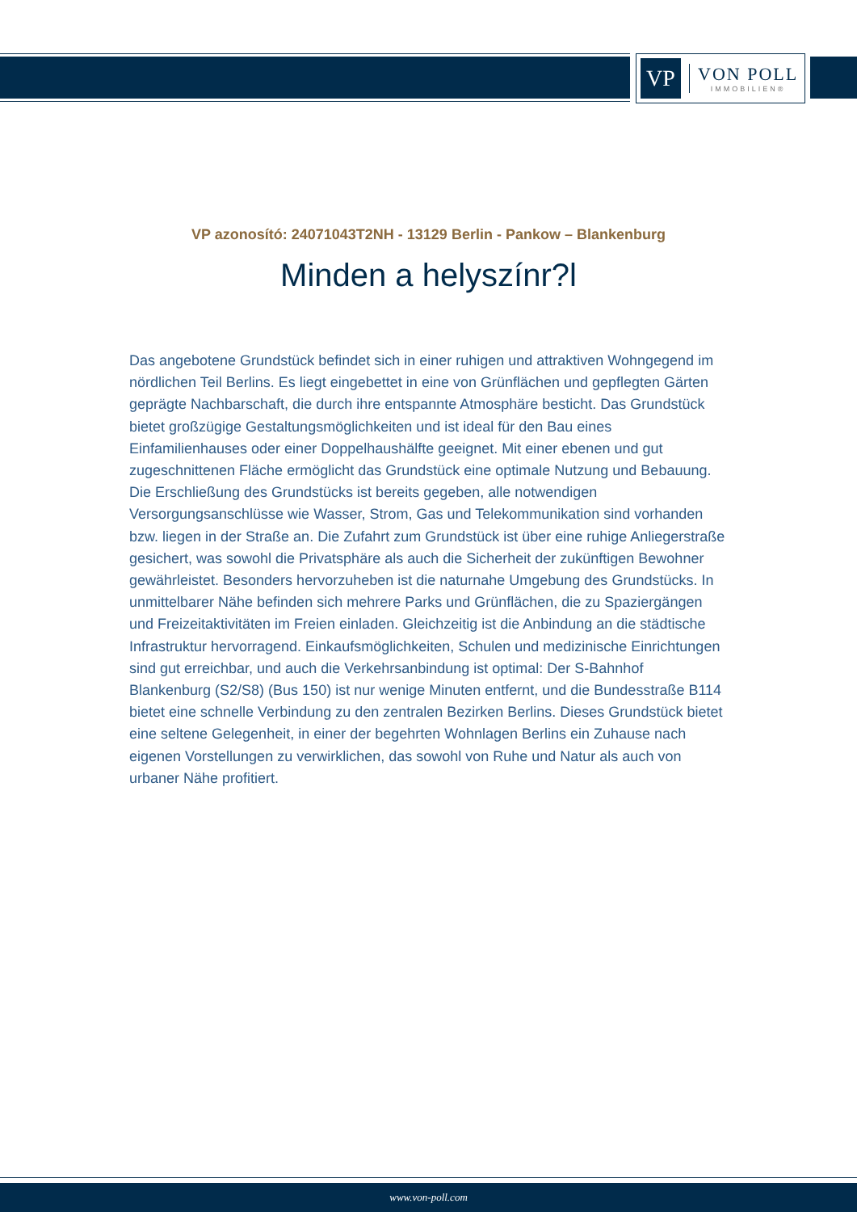VP
VON POLL
IMMOBILIEN®
VP azonosító: 24071043T2NH - 13129 Berlin - Pankow – Blankenburg
Minden a helyszínr?l
Das angebotene Grundstück befindet sich in einer ruhigen und attraktiven Wohngegend im nördlichen Teil Berlins. Es liegt eingebettet in eine von Grünflächen und gepflegten Gärten geprägte Nachbarschaft, die durch ihre entspannte Atmosphäre besticht. Das Grundstück bietet großzügige Gestaltungsmöglichkeiten und ist ideal für den Bau eines Einfamilienhauses oder einer Doppelhaushälfte geeignet. Mit einer ebenen und gut zugeschnittenen Fläche ermöglicht das Grundstück eine optimale Nutzung und Bebauung. Die Erschließung des Grundstücks ist bereits gegeben, alle notwendigen Versorgungsanschlüsse wie Wasser, Strom, Gas und Telekommunikation sind vorhanden bzw. liegen in der Straße an. Die Zufahrt zum Grundstück ist über eine ruhige Anliegerstraße gesichert, was sowohl die Privatsphäre als auch die Sicherheit der zukünftigen Bewohner gewährleistet. Besonders hervorzuheben ist die naturnahe Umgebung des Grundstücks. In unmittelbarer Nähe befinden sich mehrere Parks und Grünflächen, die zu Spaziergängen und Freizeitaktivitäten im Freien einladen. Gleichzeitig ist die Anbindung an die städtische Infrastruktur hervorragend. Einkaufsmöglichkeiten, Schulen und medizinische Einrichtungen sind gut erreichbar, und auch die Verkehrsanbindung ist optimal: Der S-Bahnhof Blankenburg (S2/S8) (Bus 150) ist nur wenige Minuten entfernt, und die Bundesstraße B114 bietet eine schnelle Verbindung zu den zentralen Bezirken Berlins. Dieses Grundstück bietet eine seltene Gelegenheit, in einer der begehrten Wohnlagen Berlins ein Zuhause nach eigenen Vorstellungen zu verwirklichen, das sowohl von Ruhe und Natur als auch von urbaner Nähe profitiert.
www.von-poll.com